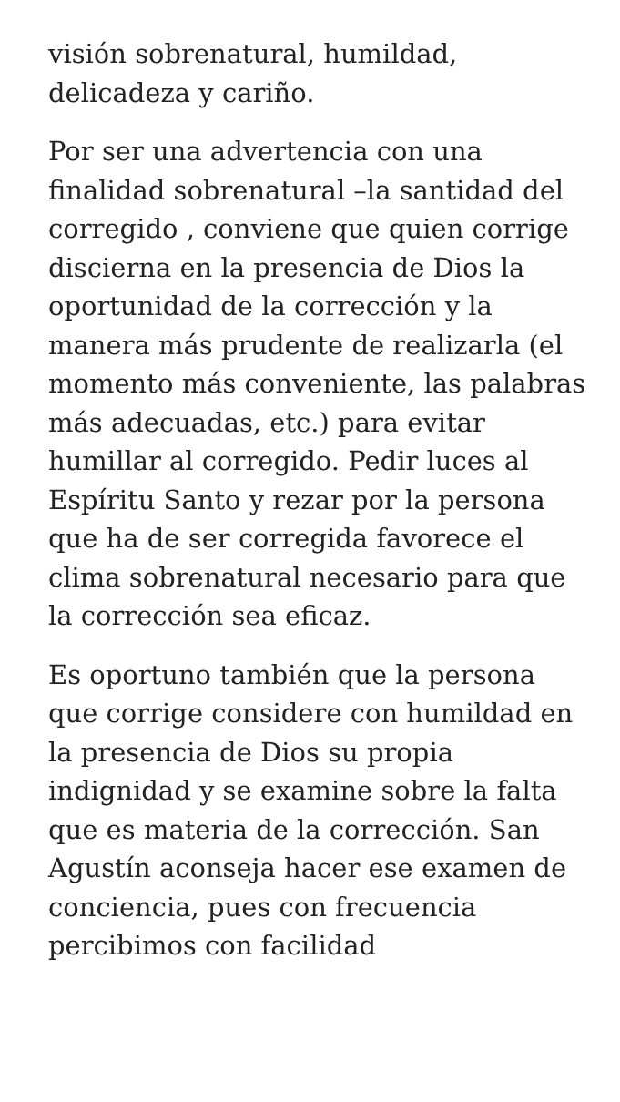visión sobrenatural, humildad,
delicadeza y cariño.
Por ser una advertencia con una finalidad sobrenatural –la santidad del corregido , conviene que quien corrige discierna en la presencia de Dios la oportunidad de la corrección y la manera más prudente de realizarla (el momento más conveniente, las palabras más adecuadas, etc.) para evitar humillar al corregido. Pedir luces al Espíritu Santo y rezar por la persona que ha de ser corregida favorece el clima sobrenatural necesario para que la corrección sea eficaz.
Es oportuno también que la persona que corrige considere con humildad en la presencia de Dios su propia indignidad y se examine sobre la falta que es materia de la corrección. San Agustín aconseja hacer ese examen de conciencia, pues con frecuencia percibimos con facilidad